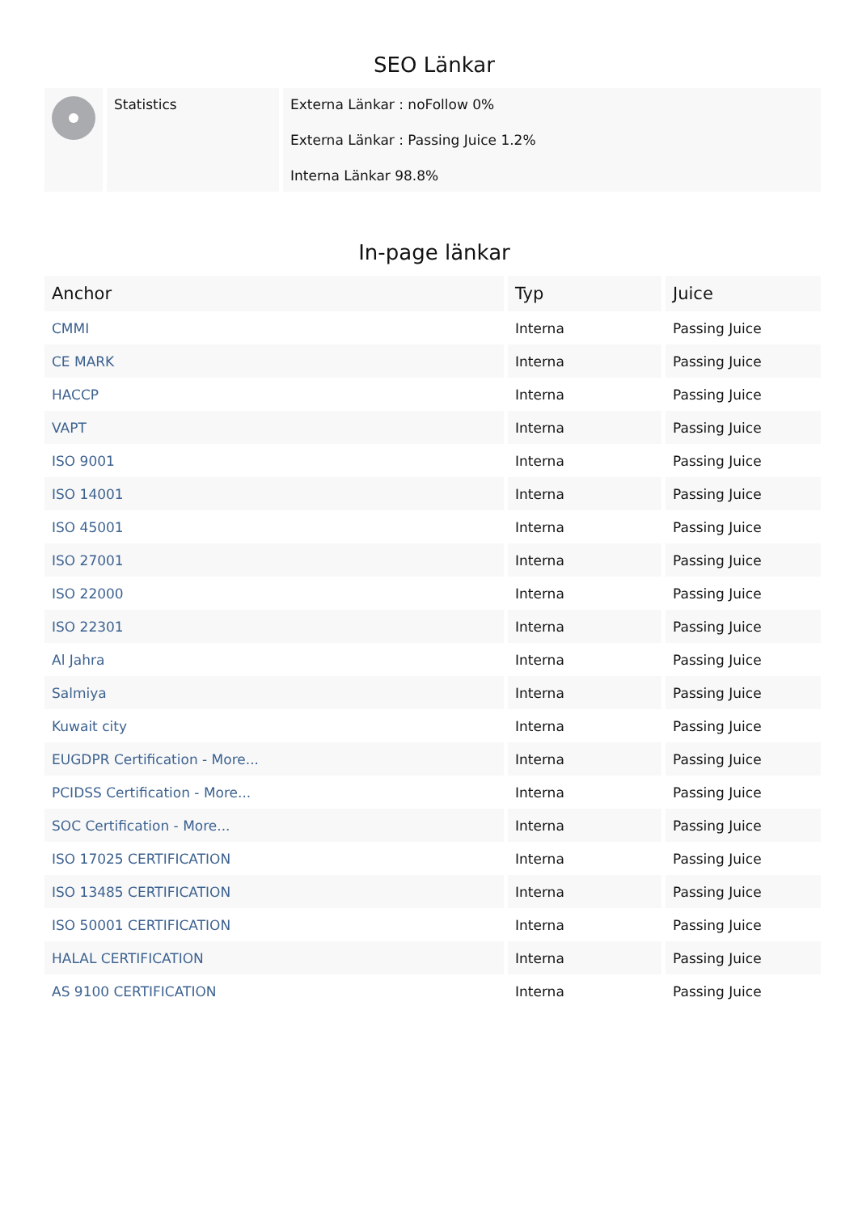SEO Länkar
| | Statistics | Externa Länkar : noFollow 0% Externa Länkar : Passing Juice 1.2% Interna Länkar 98.8% |
In-page länkar
| Anchor | Typ | Juice |
| --- | --- | --- |
| CMMI | Interna | Passing Juice |
| CE MARK | Interna | Passing Juice |
| HACCP | Interna | Passing Juice |
| VAPT | Interna | Passing Juice |
| ISO 9001 | Interna | Passing Juice |
| ISO 14001 | Interna | Passing Juice |
| ISO 45001 | Interna | Passing Juice |
| ISO 27001 | Interna | Passing Juice |
| ISO 22000 | Interna | Passing Juice |
| ISO 22301 | Interna | Passing Juice |
| Al Jahra | Interna | Passing Juice |
| Salmiya | Interna | Passing Juice |
| Kuwait city | Interna | Passing Juice |
| EUGDPR Certification - More... | Interna | Passing Juice |
| PCIDSS Certification - More... | Interna | Passing Juice |
| SOC Certification - More... | Interna | Passing Juice |
| ISO 17025 CERTIFICATION | Interna | Passing Juice |
| ISO 13485 CERTIFICATION | Interna | Passing Juice |
| ISO 50001 CERTIFICATION | Interna | Passing Juice |
| HALAL CERTIFICATION | Interna | Passing Juice |
| AS 9100 CERTIFICATION | Interna | Passing Juice |